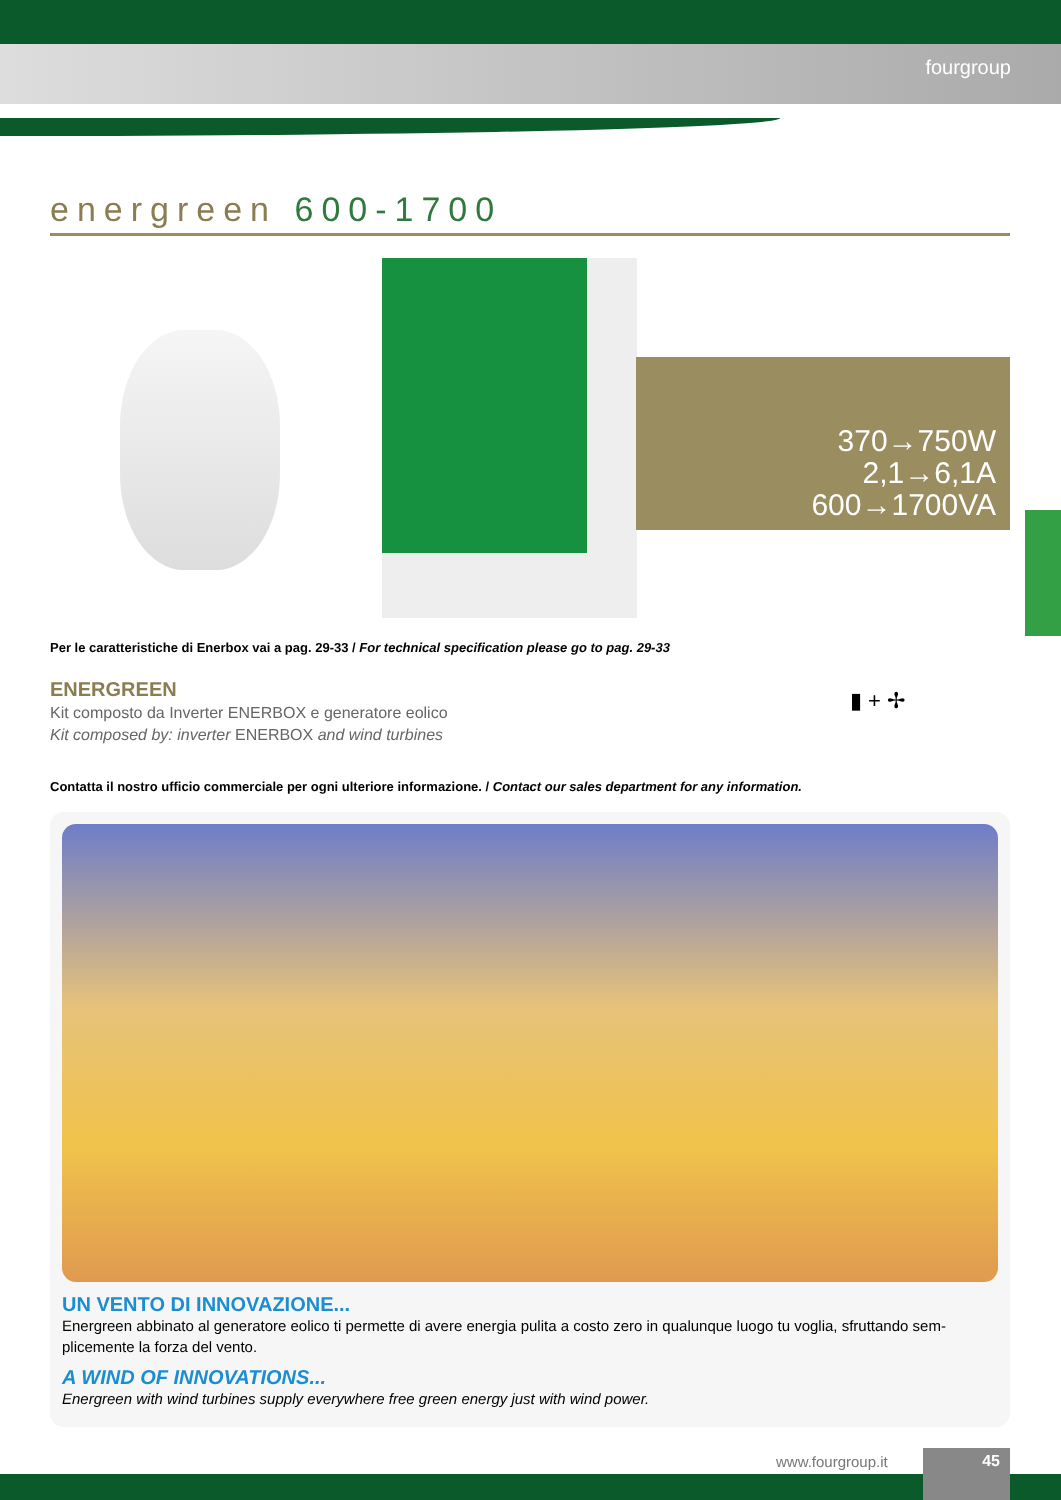fourgroup
energreen 600-1700
370→750W
2,1→6,1A
600→1700VA
Per le caratteristiche di Enerbox vai a pag. 29-33 / For technical specification please go to pag. 29-33
ENERGREEN
Kit composto da Inverter ENERBOX e generatore eolico
Kit composed by: inverter ENERBOX and wind turbines
▮ + ✢
Contatta il nostro ufficio commerciale per ogni ulteriore informazione. / Contact our sales department for any information.
UN VENTO DI INNOVAZIONE...
Energreen abbinato al generatore eolico ti permette di avere energia pulita a costo zero in qualunque luogo tu voglia, sfruttando sem-plicemente la forza del vento.
A WIND OF INNOVATIONS...
Energreen with wind turbines supply everywhere free green energy just with wind power.
www.fourgroup.it 45